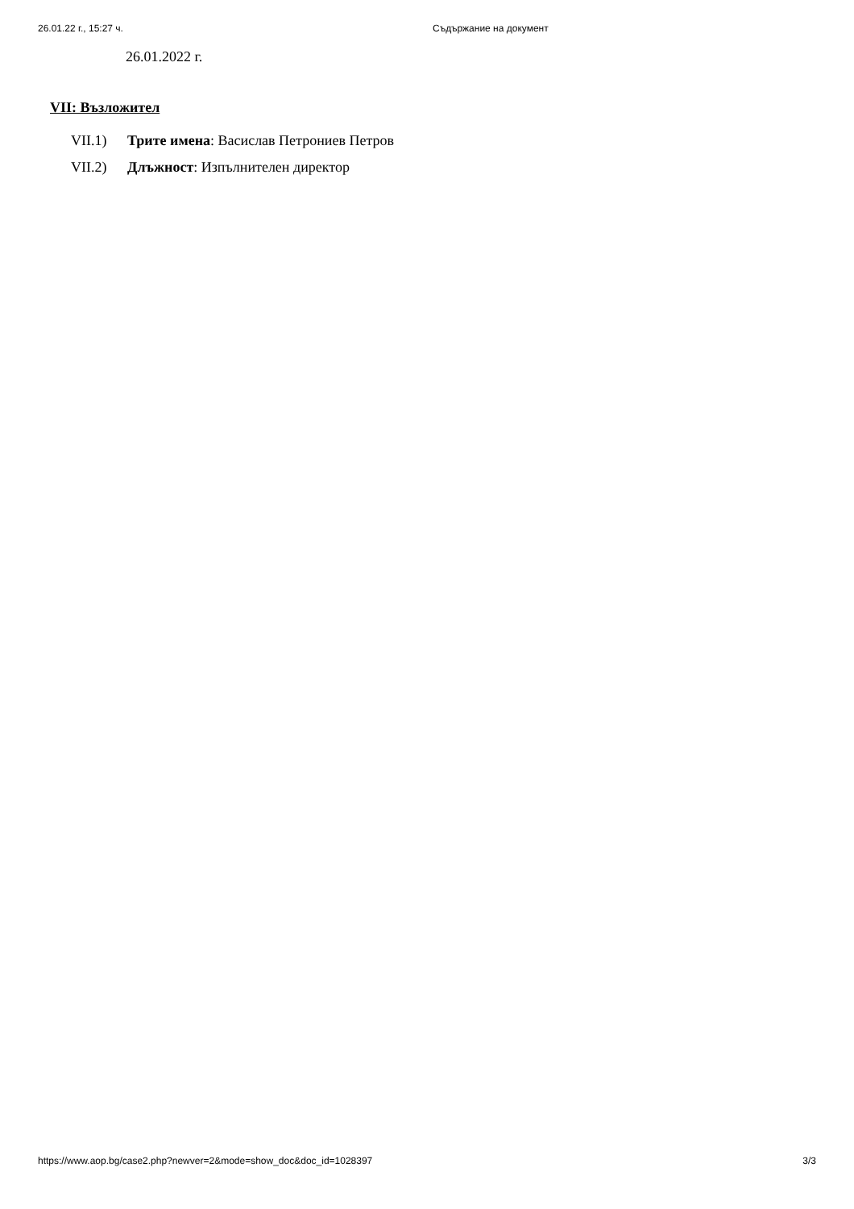26.01.22 г., 15:27 ч. Съдържание на документ
26.01.2022 г.
VII: Възложител
VII.1) Трите имена: Васислав Петрониев Петров
VII.2) Длъжност: Изпълнителен директор
https://www.aop.bg/case2.php?newver=2&mode=show_doc&doc_id=1028397 3/3